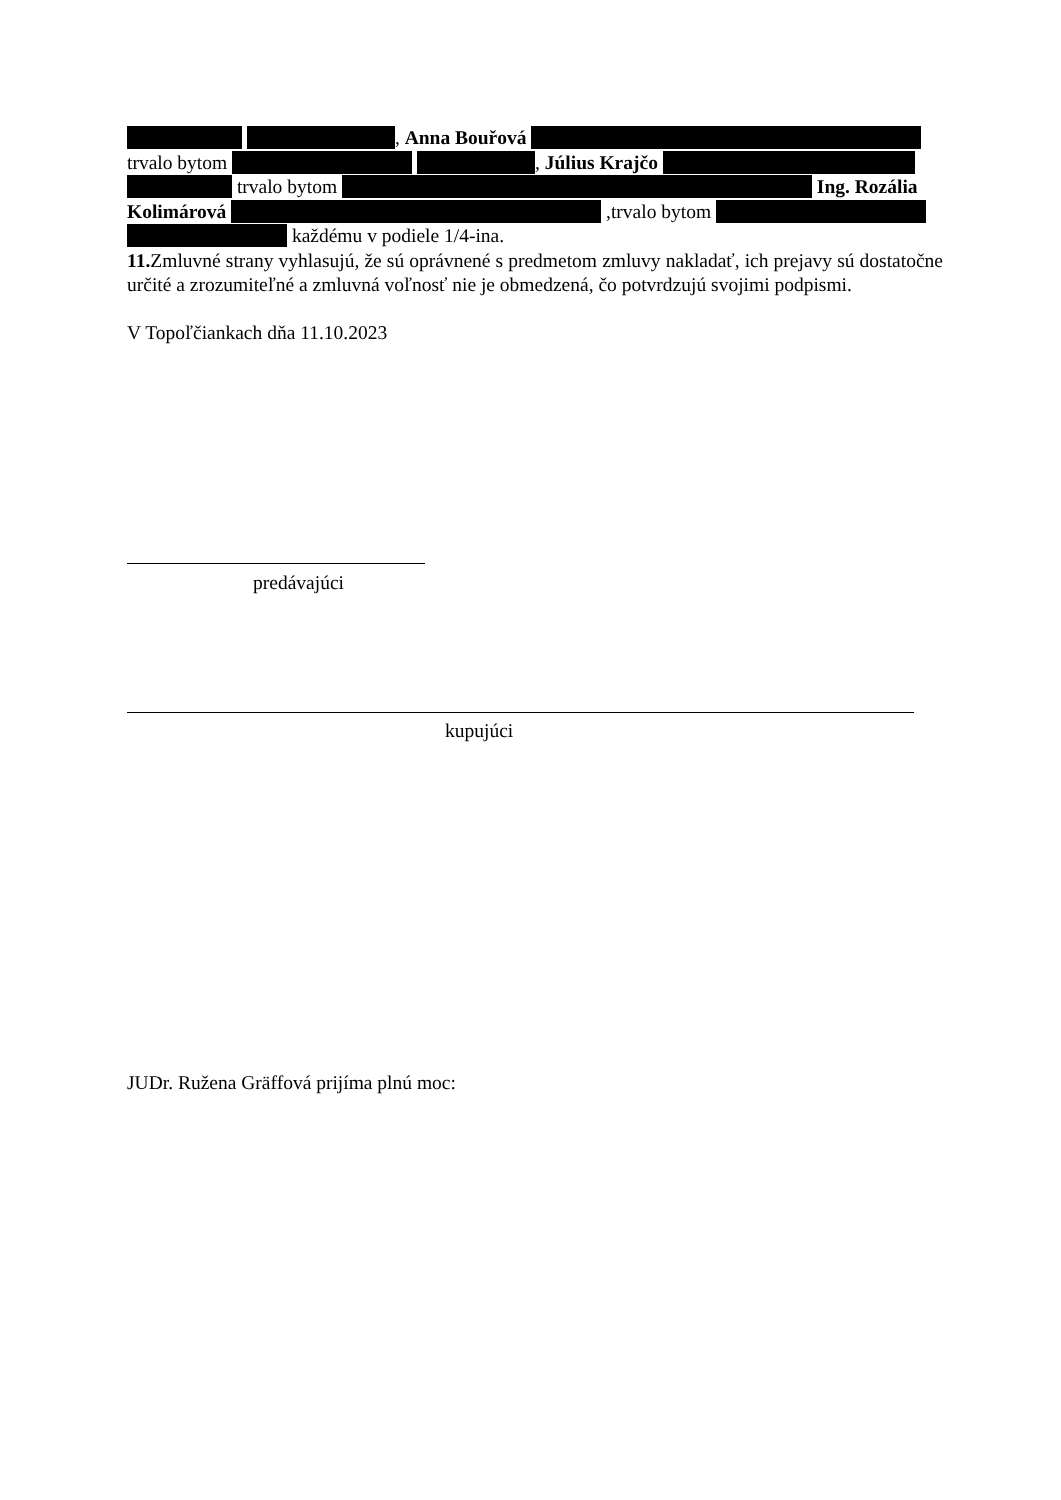, Anna Bouřová
trvalo bytom , Július Krajčo
trvalo bytom Ing. Rozália
Kolimárová ,trvalo bytom
každému v podiele 1/4-ina.
11. Zmluvné strany vyhlasujú, že sú oprávnené s predmetom zmluvy nakladať, ich prejavy sú dostatočne určité a zrozumiteľné a zmluvná voľnosť nie je obmedzená, čo potvrdzujú svojimi podpismi.
V Topoľčiankach dňa 11.10.2023
predávajúci
kupujúci
JUDr. Ružena Gräffová prijíma plnú moc: